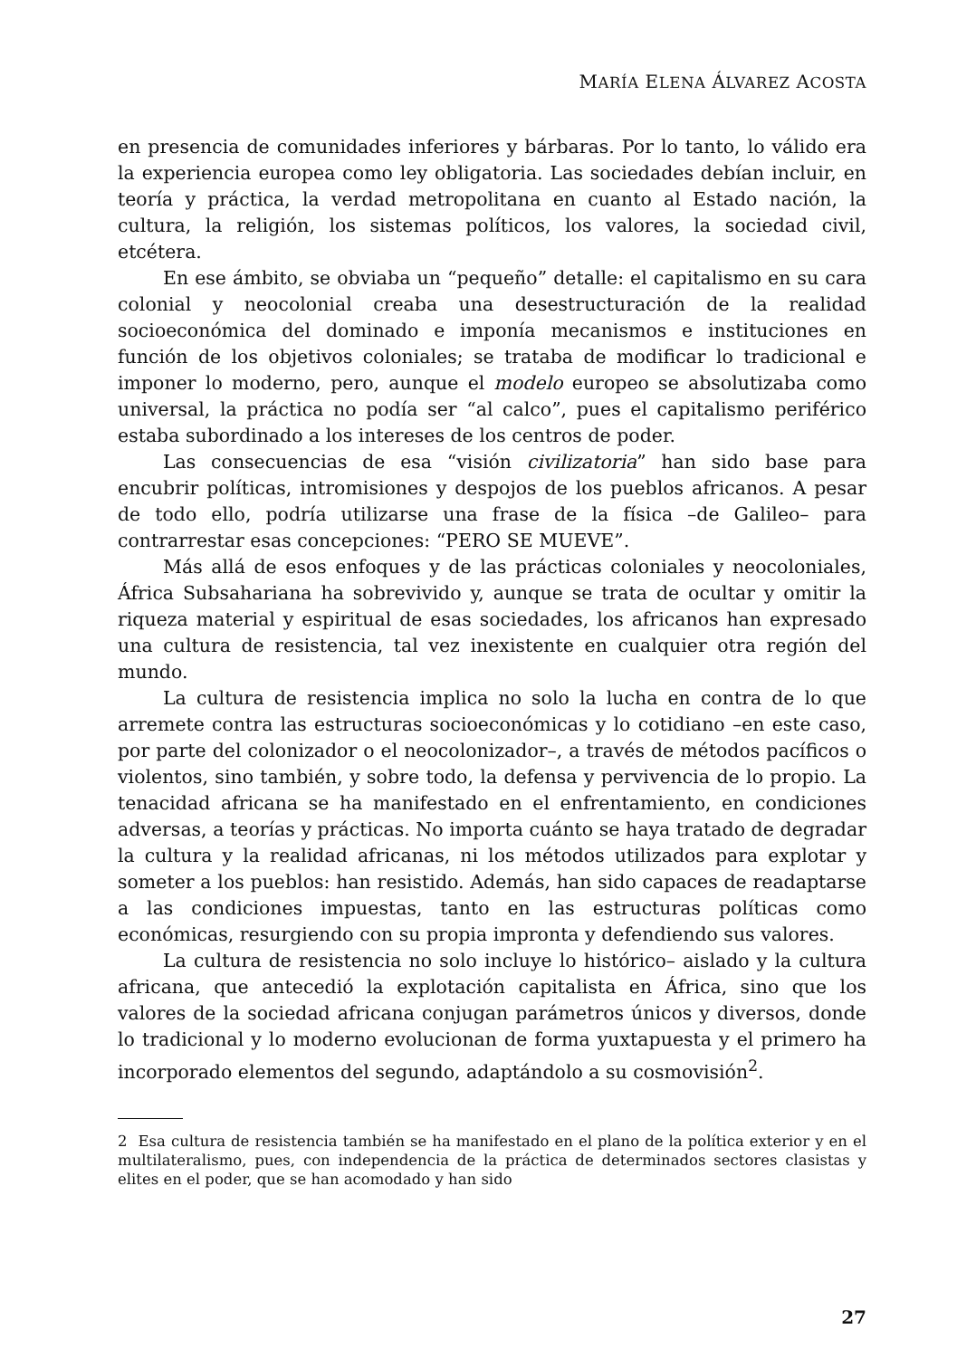MARÍA ELENA ÁLVAREZ ACOSTA
en presencia de comunidades inferiores y bárbaras. Por lo tanto, lo válido era la experiencia europea como ley obligatoria. Las sociedades debían incluir, en teoría y práctica, la verdad metropolitana en cuanto al Estado nación, la cultura, la religión, los sistemas políticos, los valores, la sociedad civil, etcétera.
En ese ámbito, se obviaba un “pequeño” detalle: el capitalismo en su cara colonial y neocolonial creaba una desestructuración de la realidad socioeconómica del dominado e imponía mecanismos e instituciones en función de los objetivos coloniales; se trataba de modificar lo tradicional e imponer lo moderno, pero, aunque el modelo europeo se absolutizaba como universal, la práctica no podía ser “al calco”, pues el capitalismo periférico estaba subordinado a los intereses de los centros de poder.
Las consecuencias de esa “visión civilizatoria” han sido base para encubrir políticas, intromisiones y despojos de los pueblos africanos. A pesar de todo ello, podría utilizarse una frase de la física –de Galileo– para contrarrestar esas concepciones: “PERO SE MUEVE”.
Más allá de esos enfoques y de las prácticas coloniales y neocoloniales, África Subsahariana ha sobrevivido y, aunque se trata de ocultar y omitir la riqueza material y espiritual de esas sociedades, los africanos han expresado una cultura de resistencia, tal vez inexistente en cualquier otra región del mundo.
La cultura de resistencia implica no solo la lucha en contra de lo que arremete contra las estructuras socioeconómicas y lo cotidiano –en este caso, por parte del colonizador o el neocolonizador–, a través de métodos pacíficos o violentos, sino también, y sobre todo, la defensa y pervivencia de lo propio. La tenacidad africana se ha manifestado en el enfrentamiento, en condiciones adversas, a teorías y prácticas. No importa cuánto se haya tratado de degradar la cultura y la realidad africanas, ni los métodos utilizados para explotar y someter a los pueblos: han resistido. Además, han sido capaces de readaptarse a las condiciones impuestas, tanto en las estructuras políticas como económicas, resurgiendo con su propia impronta y defendiendo sus valores.
La cultura de resistencia no solo incluye lo histórico– aislado y la cultura africana, que antecedió la explotación capitalista en África, sino que los valores de la sociedad africana conjugan parámetros únicos y diversos, donde lo tradicional y lo moderno evolucionan de forma yuxtapuesta y el primero ha incorporado elementos del segundo, adaptándolo a su cosmovisión<sup>2</sup>.
2 Esa cultura de resistencia también se ha manifestado en el plano de la política exterior y en el multilateralismo, pues, con independencia de la práctica de determinados sectores clasistas y elites en el poder, que se han acomodado y han sido
27